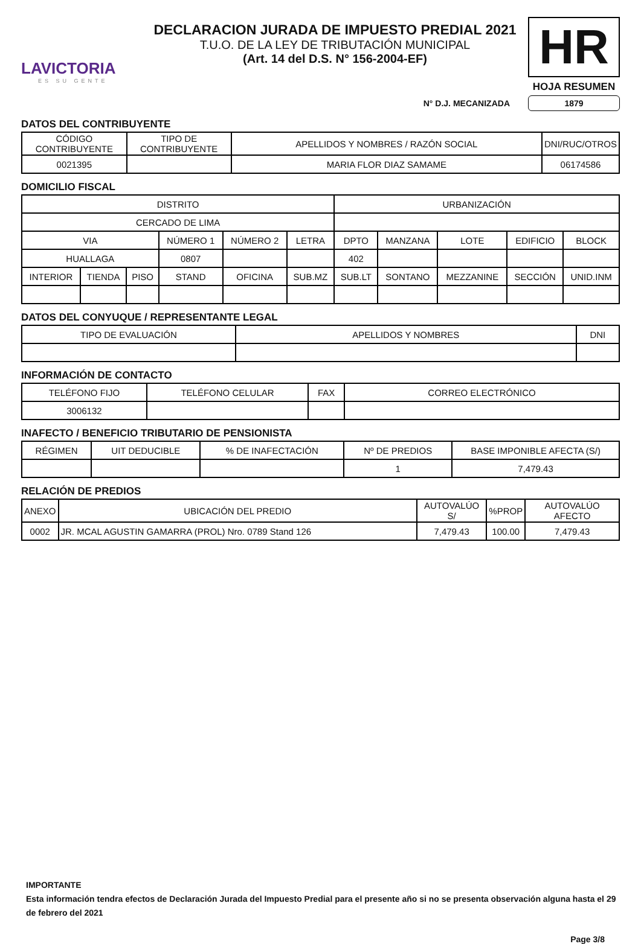LAVICTORIA
ES SU GENTE
DECLARACION JURADA DE IMPUESTO PREDIAL 2021
T.U.O. DE LA LEY DE TRIBUTACIÓN MUNICIPAL
(Art. 14 del D.S. N° 156-2004-EF)
HR
HOJA RESUMEN
N° D.J. MECANIZADA 1879
DATOS DEL CONTRIBUYENTE
| CÓDIGO CONTRIBUYENTE | TIPO DE CONTRIBUYENTE | APELLIDOS Y NOMBRES / RAZÓN SOCIAL | DNI/RUC/OTROS |
| --- | --- | --- | --- |
| 0021395 | | MARIA FLOR DIAZ SAMAME | 06174586 |
DOMICILIO FISCAL
| DISTRITO | | | | | | URBANIZACIÓN | | | | |
| --- | --- | --- | --- | --- | --- | --- | --- | --- | --- | --- |
| CERCADO DE LIMA | | | | | | | | | | |
| VIA | | | NÚMERO 1 | NÚMERO 2 | LETRA | DPTO | MANZANA | LOTE | EDIFICIO | BLOCK |
| HUALLAGA | | | 0807 | | | 402 | | | | |
| INTERIOR | TIENDA | PISO | STAND | OFICINA | SUB.MZ | SUB.LT | SONTANO | MEZZANINE | SECCIÓN | UNID.INM |
DATOS DEL CONYUQUE / REPRESENTANTE LEGAL
| TIPO DE EVALUACIÓN | APELLIDOS Y NOMBRES | DNI |
| --- | --- | --- |
INFORMACIÓN DE CONTACTO
| TELÉFONO FIJO | TELÉFONO CELULAR | FAX | CORREO ELECTRÓNICO |
| --- | --- | --- | --- |
| 3006132 | | | |
INAFECTO / BENEFICIO TRIBUTARIO DE PENSIONISTA
| RÉGIMEN | UIT DEDUCIBLE | % DE INAFECTACIÓN | Nº DE PREDIOS | BASE IMPONIBLE AFECTA (S/) |
| --- | --- | --- | --- | --- |
| | | | 1 | 7,479.43 |
RELACIÓN DE PREDIOS
| ANEXO | UBICACIÓN DEL PREDIO | AUTOVALÚO S/ | %PROP | AUTOVALÚO AFECTO |
| --- | --- | --- | --- | --- |
| 0002 | JR. MCAL AGUSTIN GAMARRA (PROL) Nro. 0789 Stand 126 | 7,479.43 | 100.00 | 7,479.43 |
IMPORTANTE
Esta información tendra efectos de Declaración Jurada del Impuesto Predial para el presente año si no se presenta observación alguna hasta el 29 de febrero del 2021
Page 3/8